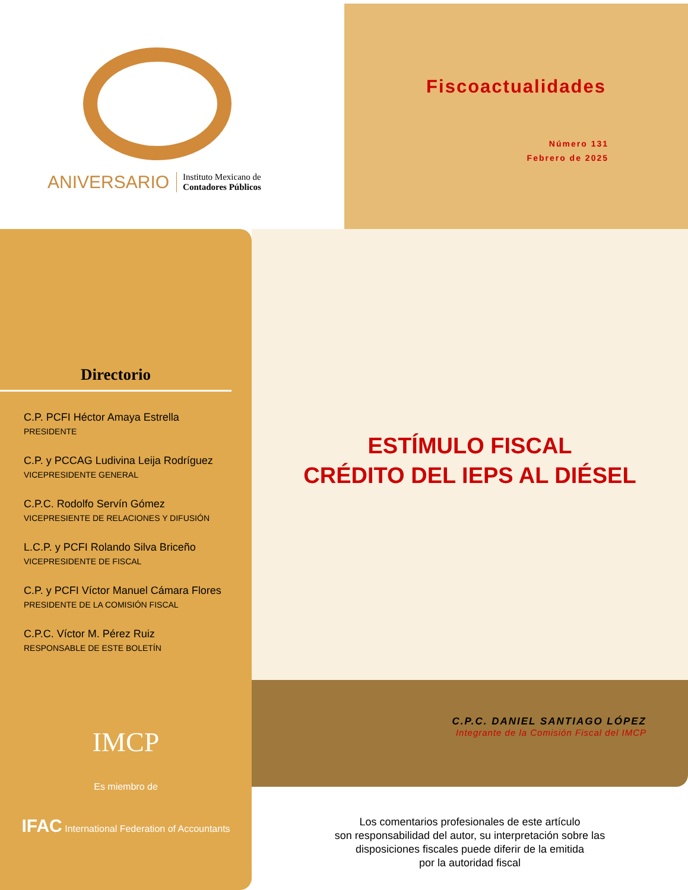ANIVERSARIO Instituto Mexicano de
Contadores Públicos
Fiscoactualidades
Número 131
Febrero de 2025
Directorio
C.P. PCFI Héctor Amaya Estrella
PRESIDENTE
C.P. y PCCAG Ludivina Leija Rodríguez
VICEPRESIDENTE GENERAL
C.P.C. Rodolfo Servín Gómez
VICEPRESIENTE DE RELACIONES Y DIFUSIÓN
L.C.P. y PCFI Rolando Silva Briceño
VICEPRESIDENTE DE FISCAL
C.P. y PCFI Víctor Manuel Cámara Flores
PRESIDENTE DE LA COMISIÓN FISCAL
C.P.C. Víctor M. Pérez Ruiz
RESPONSABLE DE ESTE BOLETÍN
IMCP
Es miembro de
IFAC International Federation of Accountants
ESTÍMULO FISCAL
CRÉDITO DEL IEPS AL DIÉSEL
C.P.C. DANIEL SANTIAGO LÓPEZ
Integrante de la Comisión Fiscal del IMCP
Los comentarios profesionales de este artículo
son responsabilidad del autor, su interpretación sobre las
disposiciones fiscales puede diferir de la emitida
por la autoridad fiscal